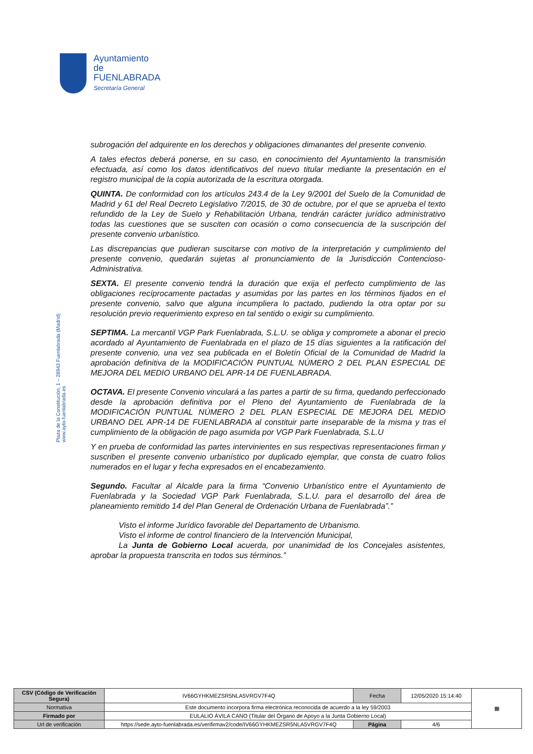Ayuntamiento de
FUENLABRADA
Secretaría General
Plaza de la Constitución, 1 – 28943 Fuenlabrada (Madrid)
www.ayto-fuenlabrada.es
subrogación del adquirente en los derechos y obligaciones dimanantes del presente convenio.
A tales efectos deberá ponerse, en su caso, en conocimiento del Ayuntamiento la transmisión efectuada, así como los datos identificativos del nuevo titular mediante la presentación en el registro municipal de la copia autorizada de la escritura otorgada.
QUINTA. De conformidad con los artículos 243.4 de la Ley 9/2001 del Suelo de la Comunidad de Madrid y 61 del Real Decreto Legislativo 7/2015, de 30 de octubre, por el que se aprueba el texto refundido de la Ley de Suelo y Rehabilitación Urbana, tendrán carácter jurídico administrativo todas las cuestiones que se susciten con ocasión o como consecuencia de la suscripción del presente convenio urbanístico.
Las discrepancias que pudieran suscitarse con motivo de la interpretación y cumplimiento del presente convenio, quedarán sujetas al pronunciamiento de la Jurisdicción Contencioso-Administrativa.
SEXTA. El presente convenio tendrá la duración que exija el perfecto cumplimiento de las obligaciones recíprocamente pactadas y asumidas por las partes en los términos fijados en el presente convenio, salvo que alguna incumpliera lo pactado, pudiendo la otra optar por su resolución previo requerimiento expreso en tal sentido o exigir su cumplimiento.
SEPTIMA. La mercantil VGP Park Fuenlabrada, S.L.U. se obliga y compromete a abonar el precio acordado al Ayuntamiento de Fuenlabrada en el plazo de 15 días siguientes a la ratificación del presente convenio, una vez sea publicada en el Boletín Oficial de la Comunidad de Madrid la aprobación definitiva de la MODIFICACIÓN PUNTUAL NÚMERO 2 DEL PLAN ESPECIAL DE MEJORA DEL MEDIO URBANO DEL APR-14 DE FUENLABRADA.
OCTAVA. El presente Convenio vinculará a las partes a partir de su firma, quedando perfeccionado desde la aprobación definitiva por el Pleno del Ayuntamiento de Fuenlabrada de la MODIFICACIÓN PUNTUAL NÚMERO 2 DEL PLAN ESPECIAL DE MEJORA DEL MEDIO URBANO DEL APR-14 DE FUENLABRADA al constituir parte inseparable de la misma y tras el cumplimiento de la obligación de pago asumida por VGP Park Fuenlabrada, S.L.U
Y en prueba de conformidad las partes intervinientes en sus respectivas representaciones firman y suscriben el presente convenio urbanístico por duplicado ejemplar, que consta de cuatro folios numerados en el lugar y fecha expresados en el encabezamiento.
Segundo. Facultar al Alcalde para la firma “Convenio Urbanístico entre el Ayuntamiento de Fuenlabrada y la Sociedad VGP Park Fuenlabrada, S.L.U. para el desarrollo del área de planeamiento remitido 14 del Plan General de Ordenación Urbana de Fuenlabrada”.”
Visto el informe Jurídico favorable del Departamento de Urbanismo.
Visto el informe de control financiero de la Intervención Municipal,
La Junta de Gobierno Local acuerda, por unanimidad de los Concejales asistentes, aprobar la propuesta transcrita en todos sus términos.”
| CSV (Código de Verificación Segura) | IV66GYHKMEZSR5NLA5VRGV7F4Q | Fecha | 12/05/2020 15:14:40 | ▦ |
| Normativa | Este documento incorpora firma electrónica reconocida de acuerdo a la ley 59/2003 | | | |
| Firmado por | EULALIO ÁVILA CANO (Titular del Órgano de Apoyo a la Junta Gobierno Local) | | | |
| Url de verificación | https://sede.ayto-fuenlabrada.es/verifirmav2/code/IV66GYHKMEZSR5NLA5VRGV7F4Q | Página | 4/6 | |